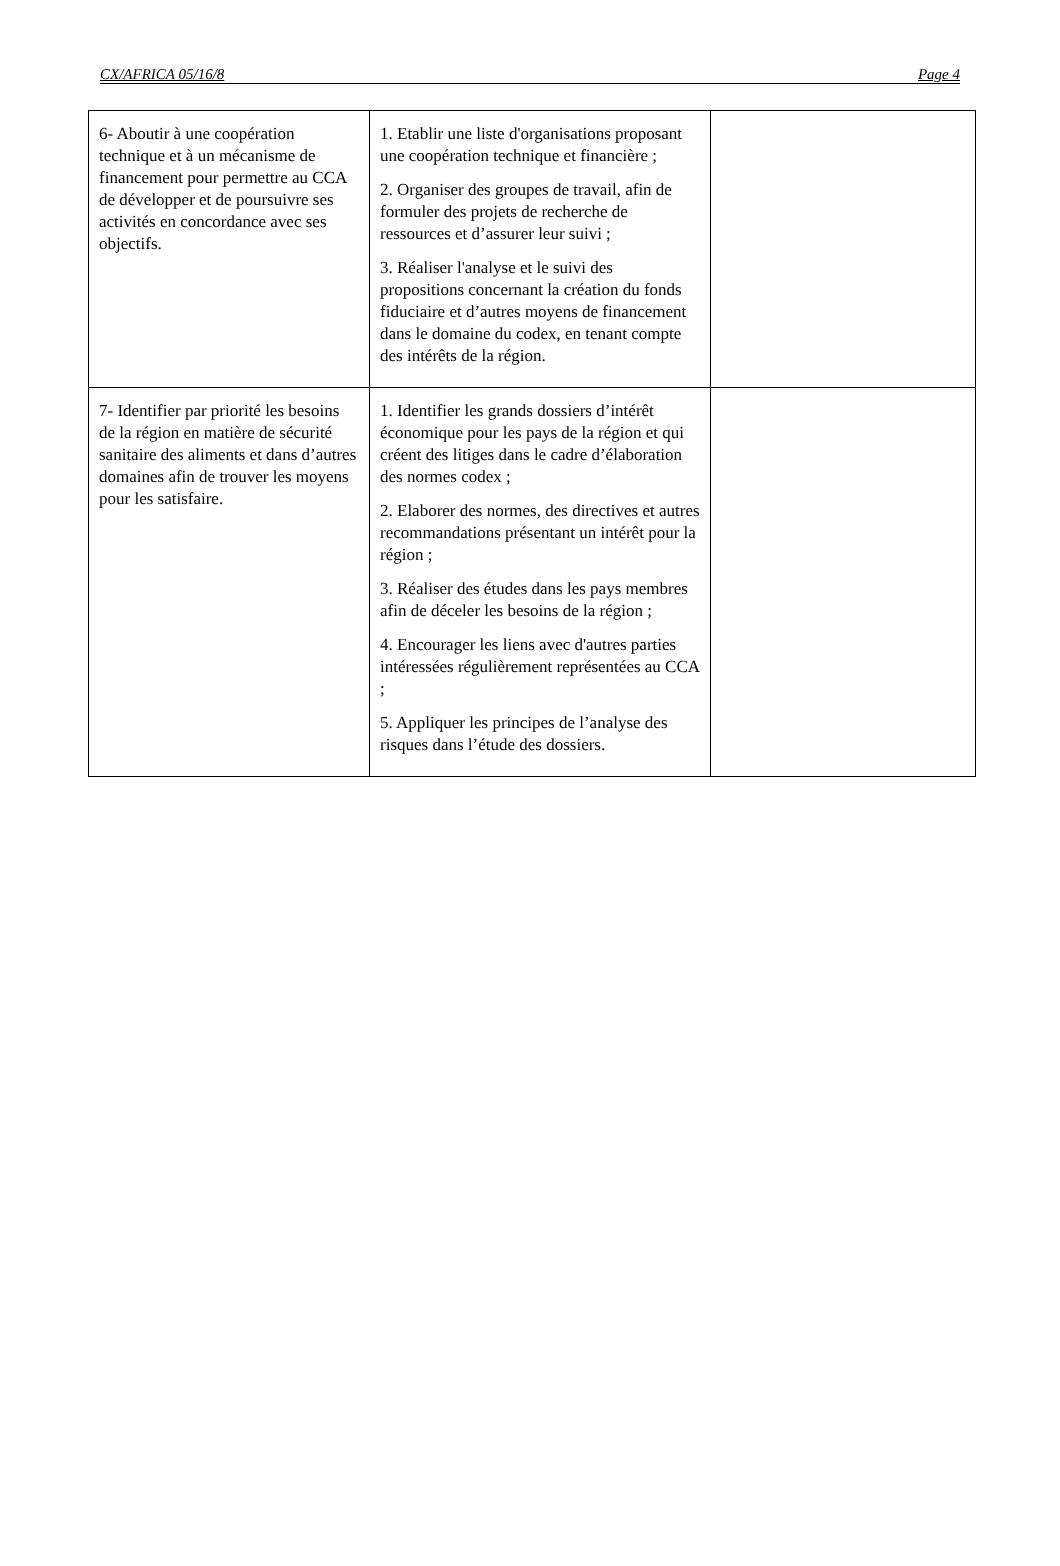CX/AFRICA 05/16/8 Page 4
| 6- Aboutir à une coopération technique et à un mécanisme de financement pour permettre au CCA de développer et de poursuivre ses activités en concordance avec ses objectifs. | 1. Etablir une liste d'organisations proposant une coopération technique et financière ; 2. Organiser des groupes de travail, afin de formuler des projets de recherche de ressources et d’assurer leur suivi ; 3. Réaliser l'analyse et le suivi des propositions concernant la création du fonds fiduciaire et d’autres moyens de financement dans le domaine du codex, en tenant compte des intérêts de la région. | |
| 7- Identifier par priorité les besoins de la région en matière de sécurité sanitaire des aliments et dans d’autres domaines afin de trouver les moyens pour les satisfaire. | 1. Identifier les grands dossiers d’intérêt économique pour les pays de la région et qui créent des litiges dans le cadre d’élaboration des normes codex ; 2. Elaborer des normes, des directives et autres recommandations présentant un intérêt pour la région ; 3. Réaliser des études dans les pays membres afin de déceler les besoins de la région ; 4. Encourager les liens avec d'autres parties intéressées régulièrement représentées au CCA ; 5. Appliquer les principes de l’analyse des risques dans l’étude des dossiers. | |